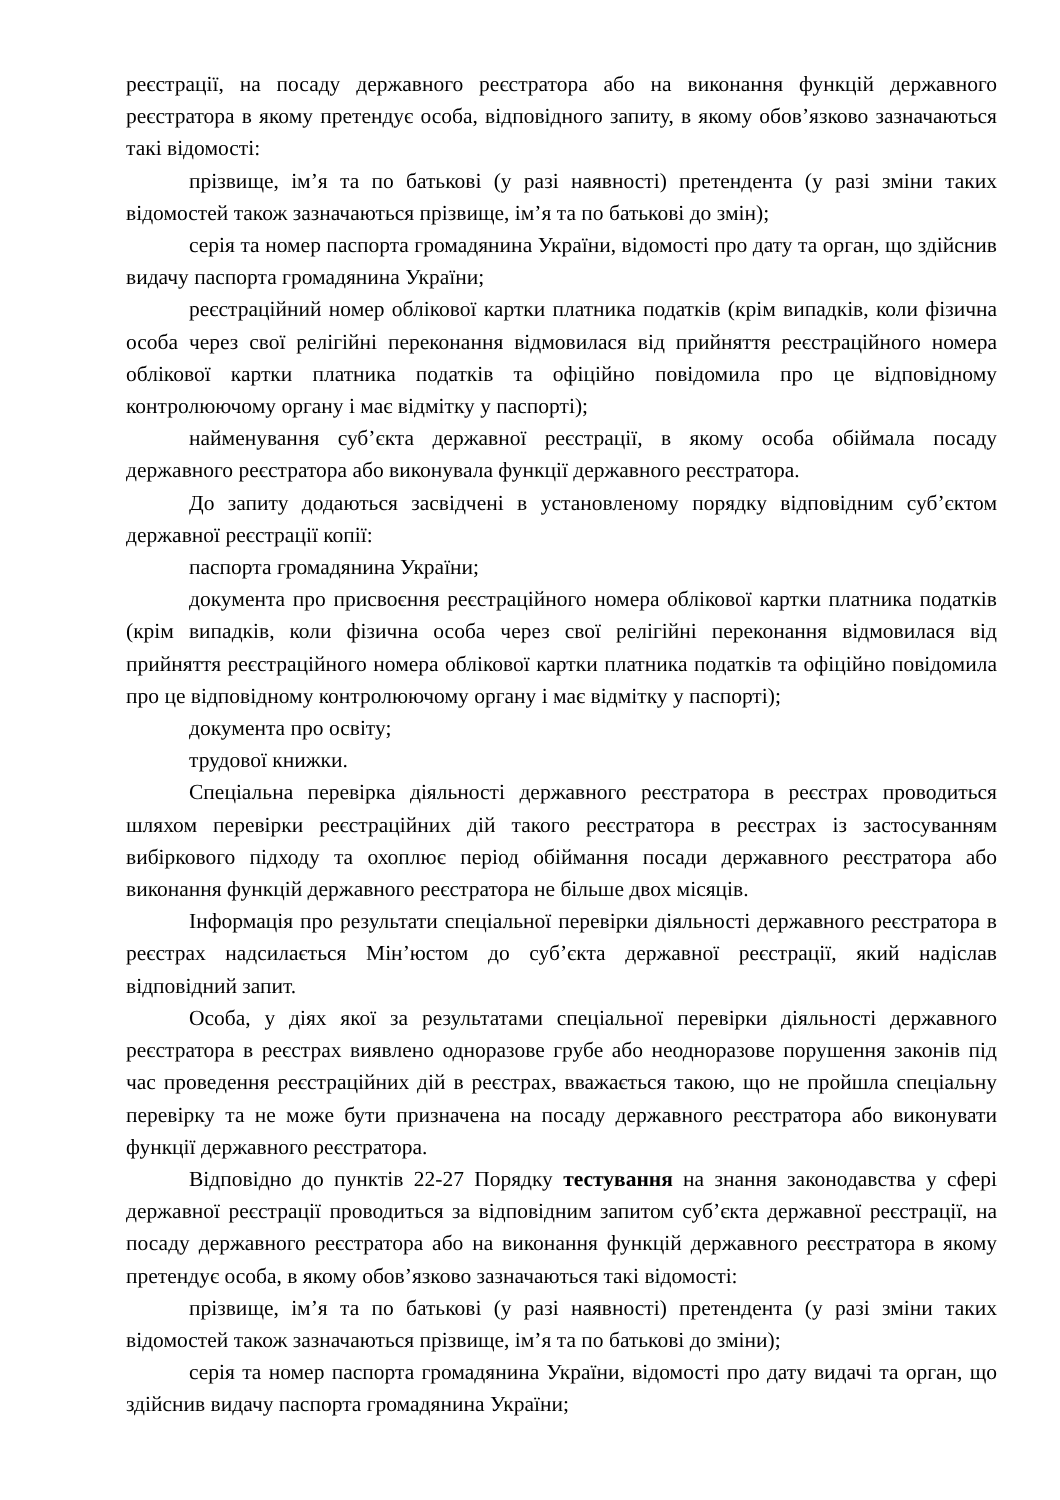реєстрації, на посаду державного реєстратора або на виконання функцій державного реєстратора в якому претендує особа, відповідного запиту, в якому обов’язково зазначаються такі відомості:
прізвище, ім’я та по батькові (у разі наявності) претендента (у разі зміни таких відомостей також зазначаються прізвище, ім’я та по батькові до змін);
серія та номер паспорта громадянина України, відомості про дату та орган, що здійснив видачу паспорта громадянина України;
реєстраційний номер облікової картки платника податків (крім випадків, коли фізична особа через свої релігійні переконання відмовилася від прийняття реєстраційного номера облікової картки платника податків та офіційно повідомила про це відповідному контролюючому органу і має відмітку у паспорті);
найменування суб’єкта державної реєстрації, в якому особа обіймала посаду державного реєстратора або виконувала функції державного реєстратора.
До запиту додаються засвідчені в установленому порядку відповідним суб’єктом державної реєстрації копії:
паспорта громадянина України;
документа про присвоєння реєстраційного номера облікової картки платника податків (крім випадків, коли фізична особа через свої релігійні переконання відмовилася від прийняття реєстраційного номера облікової картки платника податків та офіційно повідомила про це відповідному контролюючому органу і має відмітку у паспорті);
документа про освіту;
трудової книжки.
Спеціальна перевірка діяльності державного реєстратора в реєстрах проводиться шляхом перевірки реєстраційних дій такого реєстратора в реєстрах із застосуванням вибіркового підходу та охоплює період обіймання посади державного реєстратора або виконання функцій державного реєстратора не більше двох місяців.
Інформація про результати спеціальної перевірки діяльності державного реєстратора в реєстрах надсилається Мін’юстом до суб’єкта державної реєстрації, який надіслав відповідний запит.
Особа, у діях якої за результатами спеціальної перевірки діяльності державного реєстратора в реєстрах виявлено одноразове грубе або неодноразове порушення законів під час проведення реєстраційних дій в реєстрах, вважається такою, що не пройшла спеціальну перевірку та не може бути призначена на посаду державного реєстратора або виконувати функції державного реєстратора.
Відповідно до пунктів 22-27 Порядку тестування на знання законодавства у сфері державної реєстрації проводиться за відповідним запитом суб’єкта державної реєстрації, на посаду державного реєстратора або на виконання функцій державного реєстратора в якому претендує особа, в якому обов’язково зазначаються такі відомості:
прізвище, ім’я та по батькові (у разі наявності) претендента (у разі зміни таких відомостей також зазначаються прізвище, ім’я та по батькові до зміни);
серія та номер паспорта громадянина України, відомості про дату видачі та орган, що здійснив видачу паспорта громадянина України;